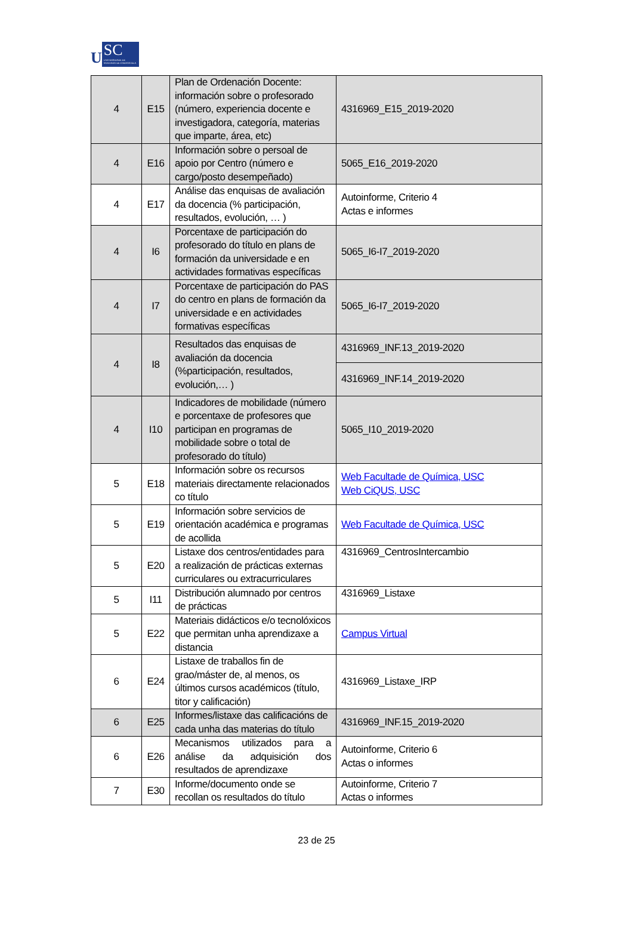U
SC
UNIVERSIDADE DE SANTIAGO DE COMPOSTELA
| 4 | E15 | Plan de Ordenación Docente: información sobre o profesorado (número, experiencia docente e investigadora, categoría, materias que imparte, área, etc) | 4316969_E15_2019-2020 |
| 4 | E16 | Información sobre o persoal de apoio por Centro (número e cargo/posto desempeñado) | 5065_E16_2019-2020 |
| 4 | E17 | Análise das enquisas de avaliación da docencia (% participación, resultados, evolución, … ) | Autoinforme, Criterio 4 Actas e informes |
| 4 | I6 | Porcentaxe de participación do profesorado do título en plans de formación da universidade e en actividades formativas específicas | 5065_I6-I7_2019-2020 |
| 4 | I7 | Porcentaxe de participación do PAS do centro en plans de formación da universidade e en actividades formativas específicas | 5065_I6-I7_2019-2020 |
| 4 | I8 | Resultados das enquisas de avaliación da docencia (%participación, resultados, evolución,… ) | 4316969_INF.13_2019-2020 |
| | | | 4316969_INF.14_2019-2020 |
| 4 | I10 | Indicadores de mobilidade (número e porcentaxe de profesores que participan en programas de mobilidade sobre o total de profesorado do título) | 5065_I10_2019-2020 |
| 5 | E18 | Información sobre os recursos materiais directamente relacionados co título | Web Facultade de Química, USC Web CiQUS, USC |
| 5 | E19 | Información sobre servicios de orientación académica e programas de acollida | Web Facultade de Química, USC |
| 5 | E20 | Listaxe dos centros/entidades para a realización de prácticas externas curriculares ou extracurriculares | 4316969_CentrosIntercambio |
| 5 | I11 | Distribución alumnado por centros de prácticas | 4316969_Listaxe |
| 5 | E22 | Materiais didácticos e/o tecnolóxicos que permitan unha aprendizaxe a distancia | Campus Virtual |
| 6 | E24 | Listaxe de traballos fin de grao/máster de, al menos, os últimos cursos académicos (título, titor y calificación) | 4316969_Listaxe_IRP |
| 6 | E25 | Informes/listaxe das calificacións de cada unha das materias do título | 4316969_INF.15_2019-2020 |
| 6 | E26 | Mecanismos utilizados para a análise da adquisición dos resultados de aprendizaxe | Autoinforme, Criterio 6 Actas o informes |
| 7 | E30 | Informe/documento onde se recollan os resultados do título | Autoinforme, Criterio 7 Actas o informes |
23 de 25